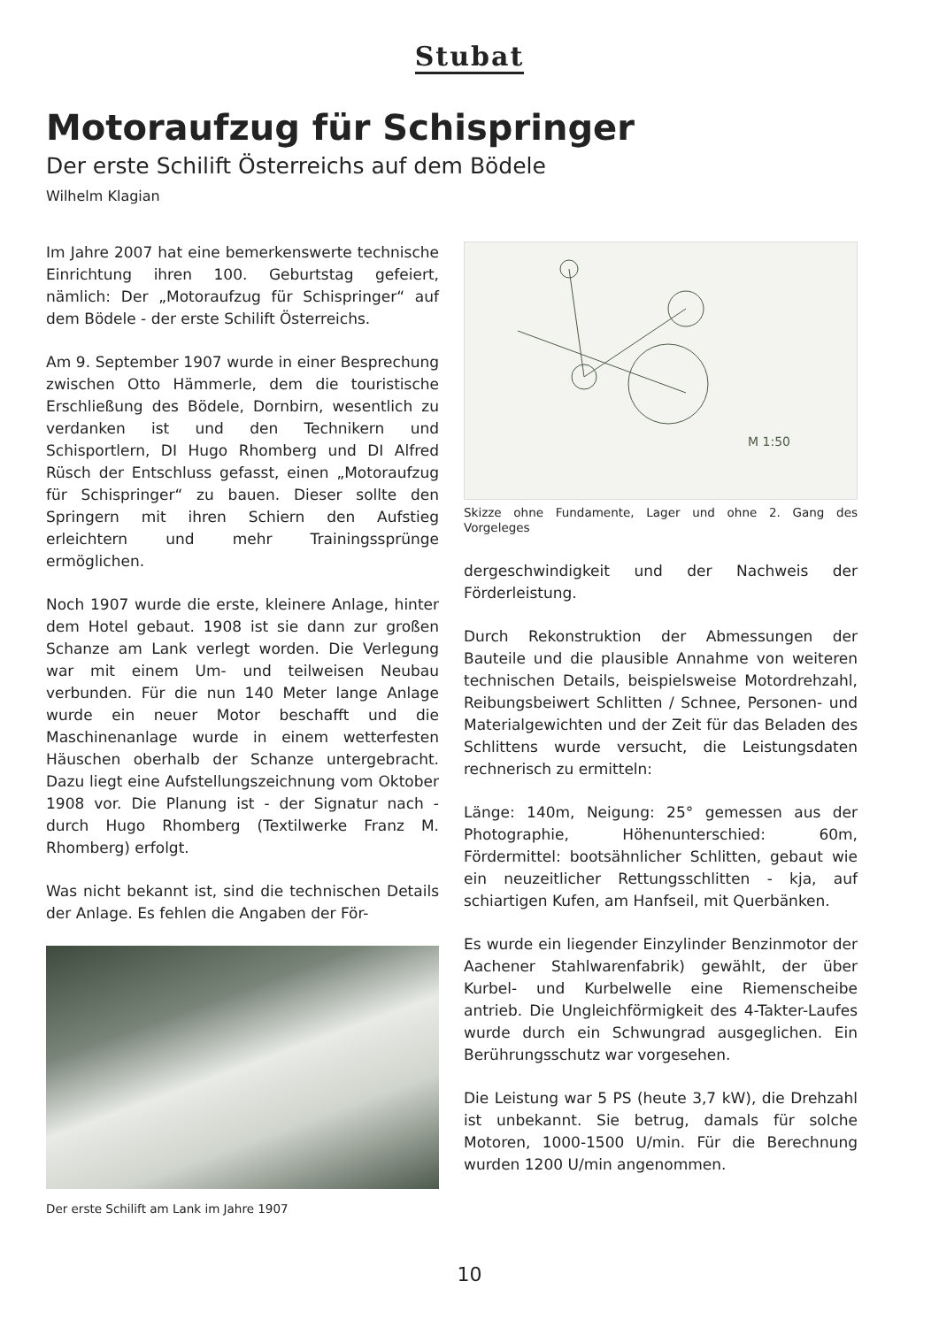Stubat
Motoraufzug für Schispringer
Der erste Schilift Österreichs auf dem Bödele
Wilhelm Klagian
Im Jahre 2007 hat eine bemerkenswerte technische Einrichtung ihren 100. Geburtstag gefeiert, nämlich: Der „Motoraufzug für Schispringer“ auf dem Bödele - der erste Schilift Österreichs.
Am 9. September 1907 wurde in einer Besprechung zwischen Otto Hämmerle, dem die touristische Erschließung des Bödele, Dornbirn, wesentlich zu verdanken ist und den Technikern und Schisportlern, DI Hugo Rhomberg und DI Alfred Rüsch der Entschluss gefasst, einen „Motoraufzug für Schispringer“ zu bauen. Dieser sollte den Springern mit ihren Schiern den Aufstieg erleichtern und mehr Trainingssprünge ermöglichen.
Noch 1907 wurde die erste, kleinere Anlage, hinter dem Hotel gebaut. 1908 ist sie dann zur großen Schanze am Lank verlegt worden. Die Verlegung war mit einem Um- und teilweisen Neubau verbunden. Für die nun 140 Meter lange Anlage wurde ein neuer Motor beschafft und die Maschinenanlage wurde in einem wetterfesten Häuschen oberhalb der Schanze untergebracht. Dazu liegt eine Aufstellungszeichnung vom Oktober 1908 vor. Die Planung ist - der Signatur nach - durch Hugo Rhomberg (Textilwerke Franz M. Rhomberg) erfolgt.
Was nicht bekannt ist, sind die technischen Details der Anlage. Es fehlen die Angaben der För-
Der erste Schilift am Lank im Jahre 1907
M 1:50
Skizze ohne Fundamente, Lager und ohne 2. Gang des Vorgeleges
dergeschwindigkeit und der Nachweis der Förderleistung.
Durch Rekonstruktion der Abmessungen der Bauteile und die plausible Annahme von weiteren technischen Details, beispielsweise Motordrehzahl, Reibungsbeiwert Schlitten / Schnee, Personen- und Materialgewichten und der Zeit für das Beladen des Schlittens wurde versucht, die Leistungsdaten rechnerisch zu ermitteln:
Länge: 140m, Neigung: 25° gemessen aus der Photographie, Höhenunterschied: 60m, Fördermittel: bootsähnlicher Schlitten, gebaut wie ein neuzeitlicher Rettungsschlitten - kja, auf schiartigen Kufen, am Hanfseil, mit Querbänken.
Es wurde ein liegender Einzylinder Benzinmotor der Aachener Stahlwarenfabrik) gewählt, der über Kurbel- und Kurbelwelle eine Riemenscheibe antrieb. Die Ungleichförmigkeit des 4-Takter-Laufes wurde durch ein Schwungrad ausgeglichen. Ein Berührungsschutz war vorgesehen.
Die Leistung war 5 PS (heute 3,7 kW), die Drehzahl ist unbekannt. Sie betrug, damals für solche Motoren, 1000-1500 U/min. Für die Berechnung wurden 1200 U/min angenommen.
10